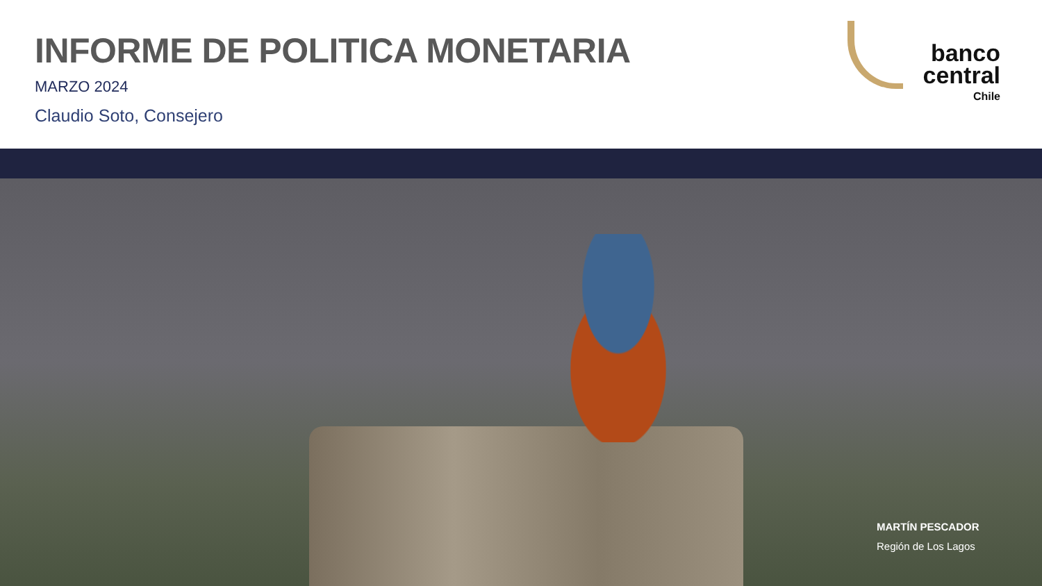INFORME DE POLITICA MONETARIA
MARZO 2024
Claudio Soto, Consejero
banco
central
Chile
MARTÍN PESCADOR
Región de Los Lagos